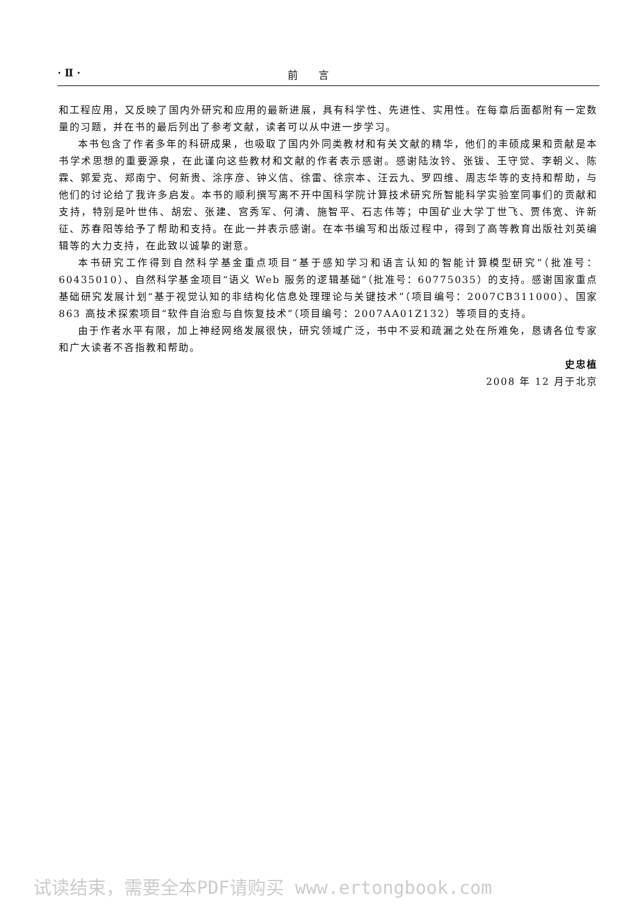· Ⅱ · 前　　言
和工程应用，又反映了国内外研究和应用的最新进展，具有科学性、先进性、实用性。在每章后面都附有一定数量的习题，并在书的最后列出了参考文献，读者可以从中进一步学习。
本书包含了作者多年的科研成果，也吸取了国内外同类教材和有关文献的精华，他们的丰硕成果和贡献是本书学术思想的重要源泉，在此谨向这些教材和文献的作者表示感谢。感谢陆汝钤、张钹、王守觉、李朝义、陈霖、郭爱克、郑南宁、何新贵、涂序彦、钟义信、徐雷、徐宗本、汪云九、罗四维、周志华等的支持和帮助，与他们的讨论给了我许多启发。本书的顺利撰写离不开中国科学院计算技术研究所智能科学实验室同事们的贡献和支持，特别是叶世伟、胡宏、张建、宫秀军、何清、施智平、石志伟等；中国矿业大学丁世飞、贾伟宽、许新征、苏春阳等给予了帮助和支持。在此一并表示感谢。在本书编写和出版过程中，得到了高等教育出版社刘英编辑等的大力支持，在此致以诚挚的谢意。
本书研究工作得到自然科学基金重点项目“基于感知学习和语言认知的智能计算模型研究”（批准号：60435010）、自然科学基金项目“语义 Web 服务的逻辑基础”（批准号：60775035）的支持。感谢国家重点基础研究发展计划“基于视觉认知的非结构化信息处理理论与关键技术”（项目编号：2007CB311000）、国家 863 高技术探索项目“软件自治愈与自恢复技术”（项目编号：2007AA01Z132）等项目的支持。
由于作者水平有限，加上神经网络发展很快，研究领域广泛，书中不妥和疏漏之处在所难免，恳请各位专家和广大读者不吝指教和帮助。
史忠植
2008 年 12 月于北京
试读结束，需要全本PDF请购买 www.ertongbook.com